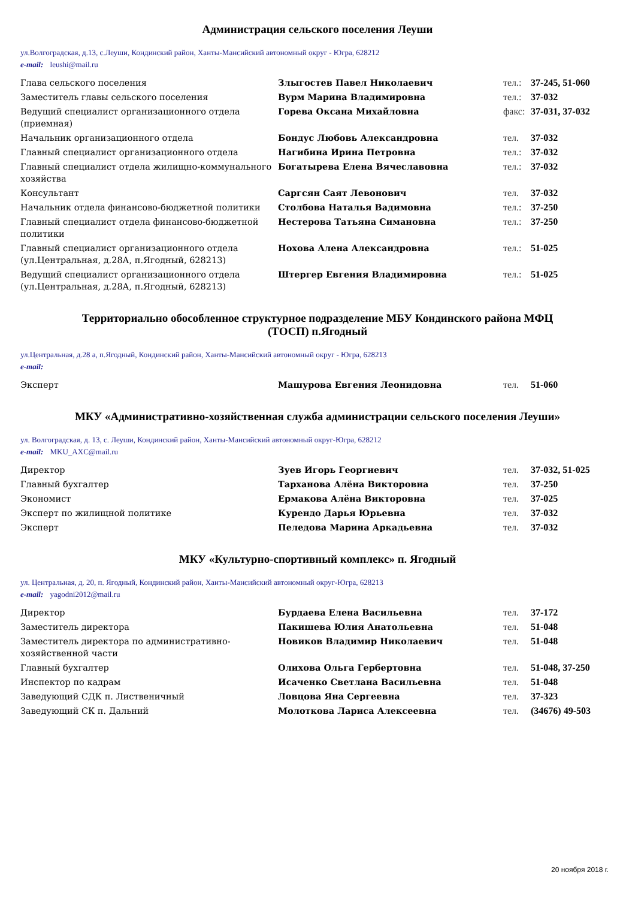Администрация сельского поселения Леуши
ул.Волгоградская, д.13, с.Леуши, Кондинский район, Ханты-Мансийский автономный округ - Югра, 628212
e-mail: leushi@mail.ru
| Глава сельского поселения | Злыгостев Павел Николаевич | тел.: | 37-245, 51-060 |
| Заместитель главы сельского поселения | Вурм Марина Владимировна | тел.: | 37-032 |
| Ведущий специалист организационного отдела (приемная) | Горева Оксана Михайловна | факс: | 37-031, 37-032 |
| Начальник организационного отдела | Бондус Любовь Александровна | тел. | 37-032 |
| Главный специалист организационного отдела | Нагибина Ирина Петровна | тел.: | 37-032 |
| Главный специалист отдела жилищно-коммунального хозяйства | Богатырева Елена Вячеславовна | тел.: | 37-032 |
| Консультант | Саргсян Саят Левонович | тел. | 37-032 |
| Начальник отдела финансово-бюджетной политики | Столбова Наталья Вадимовна | тел.: | 37-250 |
| Главный специалист отдела финансово-бюджетной политики | Нестерова Татьяна Симановна | тел.: | 37-250 |
| Главный специалист организационного отдела (ул.Центральная, д.28А, п.Ягодный, 628213) | Нохова Алена Александровна | тел.: | 51-025 |
| Ведущий специалист организационного отдела (ул.Центральная, д.28А, п.Ягодный, 628213) | Штергер Евгения Владимировна | тел.: | 51-025 |
Территориально обособленное структурное подразделение МБУ Кондинского района МФЦ
(ТОСП) п.Ягодный
ул.Центральная, д.28 а, п.Ягодный, Кондинский район, Ханты-Мансийский автономный округ - Югра, 628213
e-mail:
| Эксперт | Машурова Евгения Леонидовна | тел. | 51-060 |
МКУ «Административно-хозяйственная служба администрации сельского поселения Леуши»
ул. Волгоградская, д. 13, с. Леуши, Кондинский район, Ханты-Мансийский автономный округ-Югра, 628212
e-mail: MKU_AXC@mail.ru
| Директор | Зуев Игорь Георгиевич | тел. | 37-032, 51-025 |
| Главный бухгалтер | Тарханова Алёна Викторовна | тел. | 37-250 |
| Экономист | Ермакова Алёна Викторовна | тел. | 37-025 |
| Эксперт по жилищной политике | Курендо Дарья Юрьевна | тел. | 37-032 |
| Эксперт | Пеледова Марина Аркадьевна | тел. | 37-032 |
МКУ «Культурно-спортивный комплекс» п. Ягодный
ул. Центральная, д. 20, п. Ягодный, Кондинский район, Ханты-Мансийский автономный округ-Югра, 628213
e-mail: yagodni2012@mail.ru
| Директор | Бурдаева Елена Васильевна | тел. | 37-172 |
| Заместитель директора | Пакишева Юлия Анатольевна | тел. | 51-048 |
| Заместитель директора по административно-хозяйственной части | Новиков Владимир Николаевич | тел. | 51-048 |
| Главный бухгалтер | Олихова Ольга Гербертовна | тел. | 51-048, 37-250 |
| Инспектор по кадрам | Исаченко Светлана Васильевна | тел. | 51-048 |
| Заведующий СДК п. Лиственичный | Ловцова Яна Сергеевна | тел. | 37-323 |
| Заведующий СК п. Дальний | Молоткова Лариса Алексеевна | тел. | (34676) 49-503 |
20 ноября 2018 г.